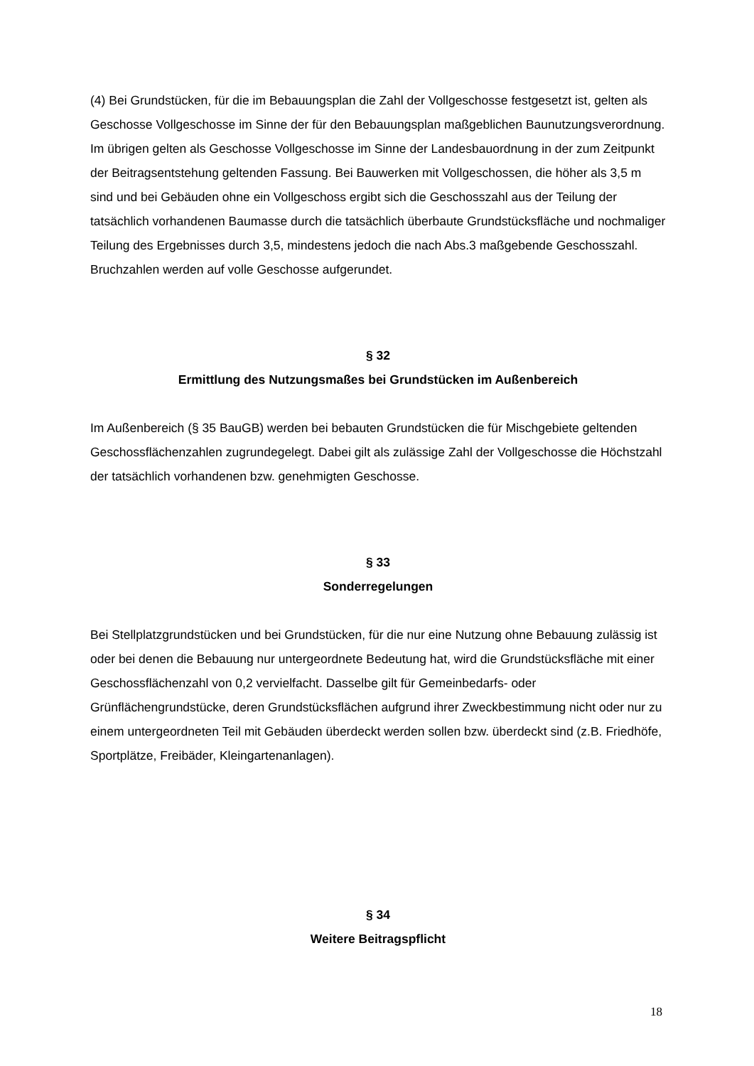(4) Bei Grundstücken, für die im Bebauungsplan die Zahl der Vollgeschosse festgesetzt ist, gelten als Geschosse Vollgeschosse im Sinne der für den Bebauungsplan maßgeblichen Baunutzungsverordnung. Im übrigen gelten als Geschosse Vollgeschosse im Sinne der Landesbauordnung in der zum Zeitpunkt der Beitragsentstehung geltenden Fassung. Bei Bauwerken mit Vollgeschossen, die höher als 3,5 m sind und bei Gebäuden ohne ein Vollgeschoss ergibt sich die Geschosszahl aus der Teilung der tatsächlich vorhandenen Baumasse durch die tatsächlich überbaute Grundstücksfläche und nochmaliger Teilung des Ergebnisses durch 3,5, mindestens jedoch die nach Abs.3 maßgebende Geschosszahl. Bruchzahlen werden auf volle Geschosse aufgerundet.
§ 32
Ermittlung des Nutzungsmaßes bei Grundstücken im Außenbereich
Im Außenbereich (§ 35 BauGB) werden bei bebauten Grundstücken die für Mischgebiete geltenden Geschossflächenzahlen zugrundegelegt. Dabei gilt als zulässige Zahl der Vollgeschosse die Höchstzahl der tatsächlich vorhandenen bzw. genehmigten Geschosse.
§ 33
Sonderregelungen
Bei Stellplatzgrundstücken und bei Grundstücken, für die nur eine Nutzung ohne Bebauung zulässig ist oder bei denen die Bebauung nur untergeordnete Bedeutung hat, wird die Grundstücksfläche mit einer Geschossflächenzahl von 0,2 vervielfacht. Dasselbe gilt für Gemeinbedarfs- oder Grünflächengrundstücke, deren Grundstücksflächen aufgrund ihrer Zweckbestimmung nicht oder nur zu einem untergeordneten Teil mit Gebäuden überdeckt werden sollen bzw. überdeckt sind (z.B. Friedhöfe, Sportplätze, Freibäder, Kleingartenanlagen).
§ 34
Weitere Beitragspflicht
18